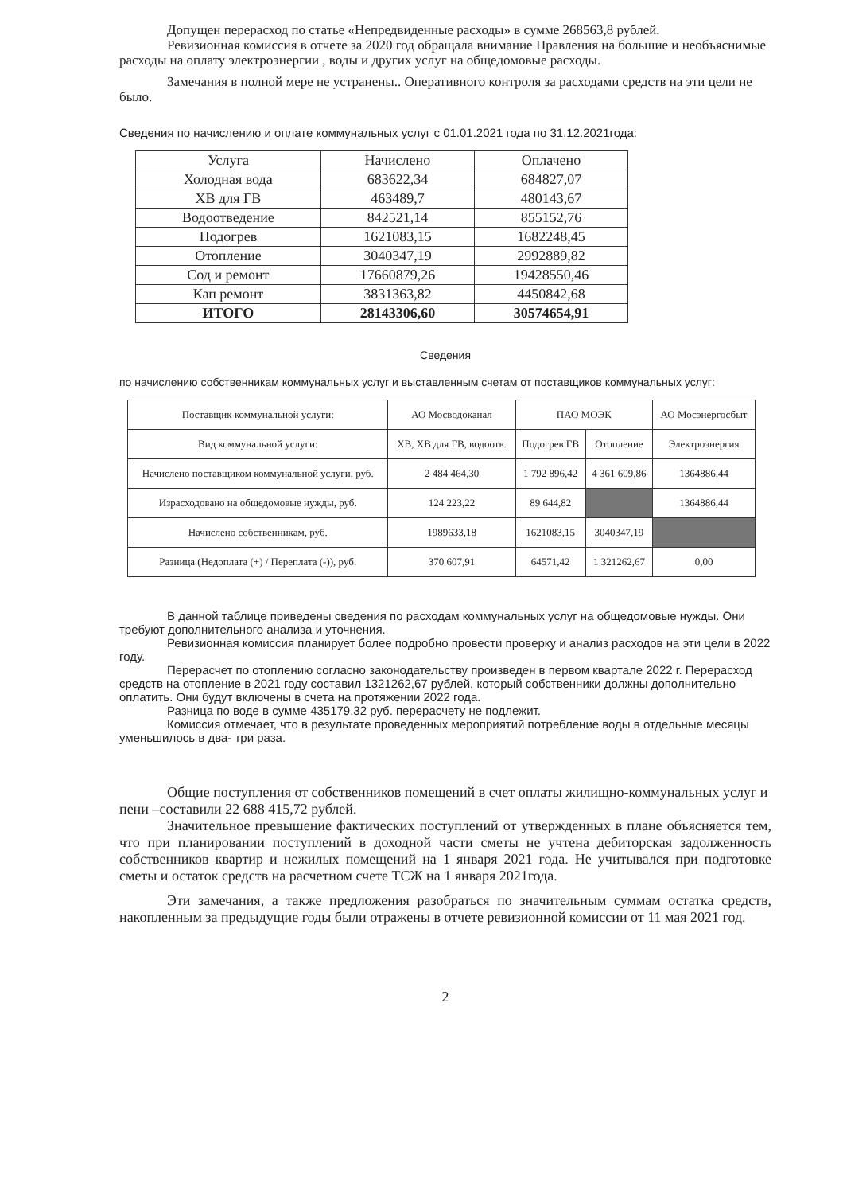Допущен перерасход по статье «Непредвиденные расходы» в сумме 268563,8 рублей.
Ревизионная комиссия в отчете за 2020 год обращала внимание Правления на большие и необъяснимые расходы на оплату электроэнергии , воды и других услуг на общедомовые расходы.
Замечания в полной мере не устранены.. Оперативного контроля за расходами средств на эти цели не было.
Сведения по начислению и оплате коммунальных услуг с 01.01.2021 года по 31.12.2021года:
| Услуга | Начислено | Оплачено |
| Холодная вода | 683622,34 | 684827,07 |
| ХВ для ГВ | 463489,7 | 480143,67 |
| Водоотведение | 842521,14 | 855152,76 |
| Подогрев | 1621083,15 | 1682248,45 |
| Отопление | 3040347,19 | 2992889,82 |
| Сод и ремонт | 17660879,26 | 19428550,46 |
| Кап ремонт | 3831363,82 | 4450842,68 |
| ИТОГО | 28143306,60 | 30574654,91 |
Сведения
по начислению собственникам коммунальных услуг и выставленным счетам от поставщиков коммунальных услуг:
| Поставщик коммунальной услуги: | АО Мосводоканал | ПАО МОЭК | | АО Мосэнергосбыт |
| Вид коммунальной услуги: | ХВ, ХВ для ГВ, водоотв. | Подогрев ГВ | Отопление | Электроэнергия |
| Начислено поставщиком коммунальной услуги, руб. | 2 484 464,30 | 1 792 896,42 | 4 361 609,86 | 1364886,44 |
| Израсходовано на общедомовые нужды, руб. | 124 223,22 | 89 644,82 | | 1364886,44 |
| Начислено собственникам, руб. | 1989633,18 | 1621083,15 | 3040347,19 | |
| Разница (Недоплата (+) / Переплата (-)), руб. | 370 607,91 | 64571,42 | 1 321262,67 | 0,00 |
В данной таблице приведены сведения по расходам коммунальных услуг на общедомовые нужды. Они требуют дополнительного анализа и уточнения.
Ревизионная комиссия планирует более подробно провести проверку и анализ расходов на эти цели в 2022 году.
Перерасчет по отоплению согласно законодательству произведен в первом квартале 2022 г. Перерасход средств на отопление в 2021 году составил 1321262,67 рублей, который собственники должны дополнительно оплатить. Они будут включены в счета на протяжении 2022 года.
Разница по воде в сумме 435179,32 руб. перерасчету не подлежит.
Комиссия отмечает, что в результате проведенных мероприятий потребление воды в отдельные месяцы уменьшилось в два- три раза.
Общие поступления от собственников помещений в счет оплаты жилищно-коммунальных услуг и пени –составили 22 688 415,72 рублей.
Значительное превышение фактических поступлений от утвержденных в плане объясняется тем, что при планировании поступлений в доходной части сметы не учтена дебиторская задолженность собственников квартир и нежилых помещений на 1 января 2021 года. Не учитывался при подготовке сметы и остаток средств на расчетном счете ТСЖ на 1 января 2021года.
Эти замечания, а также предложения разобраться по значительным суммам остатка средств, накопленным за предыдущие годы были отражены в отчете ревизионной комиссии от 11 мая 2021 год.
2